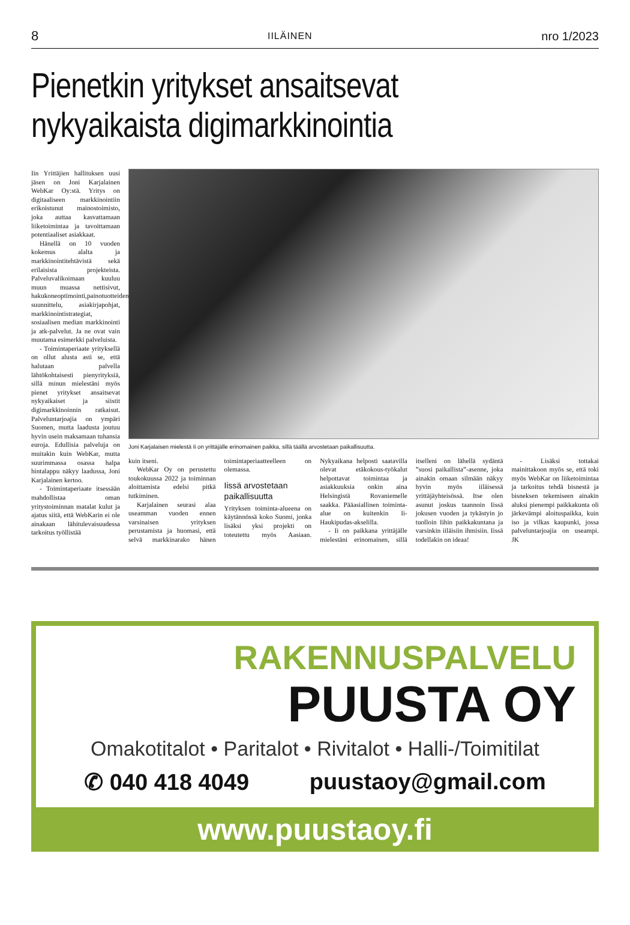8 IILÄINEN nro 1/2023
Pienetkin yritykset ansaitsevat nykyaikaista digimarkkinointia
Iin Yrittäjien hallituksen uusi jäsen on Joni Karjalainen WebKar Oy:stä. Yritys on digitaaliseen markkinointiin erikoistunut mainostoimisto, joka auttaa kasvattamaan liiketoimintaa ja tavoittamaan potentiaaliset asiakkaat.
Hänellä on 10 vuoden kokemus alalta ja markkinointitehtävistä sekä erilaisista projekteista. Palveluvalikoimaan kuuluu muun muassa nettisivut, hakukoneoptimointi,painotuotteiden suunnittelu, asiakirjapohjat, markkinointistrategiat, sosiaalisen median markkinointi ja atk-palvelut. Ja ne ovat vain muutama esimerkki palveluista.
- Toimintaperiaate yrityksellä on ollut alusta asti se, että halutaan palvella lähtökohtaisesti pienyrityksiä, sillä minun mielestäni myös pienet yritykset ansaitsevat nykyaikaiset ja siistit digimarkkinoinnin ratkaisut. Palveluntarjoajia on ympäri Suomen, mutta laadusta joutuu hyvin usein maksamaan tuhansia euroja. Edullisia palveluja on muitakin kuin WebKar, mutta suurimmassa osassa halpa hintalappu näkyy laadussa, Joni Karjalainen kertoo.
- Toimintaperiaate itsessään mahdollistaa oman yritystoiminnan matalat kulut ja ajatus siitä, että WebKarin ei ole ainakaan lähitulevaisuudessa tarkoitus työllistää
Joni Karjalaisen mielestä Ii on yrittäjälle erinomainen paikka, sillä täällä arvostetaan paikallisuutta.
kuin itseni.
WebKar Oy on perustettu toukokuussa 2022 ja toiminnan aloittamista edelsi pitkä tutkiminen.
Karjalainen seurasi alaa useamman vuoden ennen varsinaisen yrityksen perustamista ja huomasi, että selvä markkinarako hänen toimintaperiaatteelleen on olemassa.
Iissä arvostetaan paikallisuutta
Yrityksen toiminta-alueena on käytännössä koko Suomi, jonka lisäksi yksi projekti on toteutettu myös Aasiaan. Nykyaikana helposti saatavilla olevat etäkokous-työkalut helpottavat toimintaa ja asiakkuuksia onkin aina Helsingistä Rovaniemelle saakka. Pääasiallinen toiminta-alue on kuitenkin Ii-Haukipudas-akselilla.
- Ii on paikkana yrittäjälle mielestäni erinomainen, sillä itselleni on lähellä sydäntä ”suosi paikallista”-asenne, joka ainakin omaan silmään näkyy hyvin myös iiläisessä yrittäjäyhteisössä. Itse olen asunut joskus taannoin Iissä jokusen vuoden ja tykästyin jo tuolloin Iihin paikkakuntana ja varsinkin iiläisiin ihmisiin. Iissä todellakin on ideaa!
- Lisäksi tottakai mainittakoon myös se, että toki myös WebKar on liiketoimintaa ja tarkoitus tehdä bisnestä ja bisneksen tekemiseen ainakin aluksi pienempi paikkakunta oli järkevämpi aloituspaikka, kuin iso ja vilkas kaupunki, jossa palveluntarjoajia on useampi. JK
RAKENNUSPALVELU
PUUSTA OY
Omakotitalot • Paritalot • Rivitalot • Halli-/Toimitilat
✆ 040 418 4049 puustaoy@gmail.com
www.puustaoy.fi